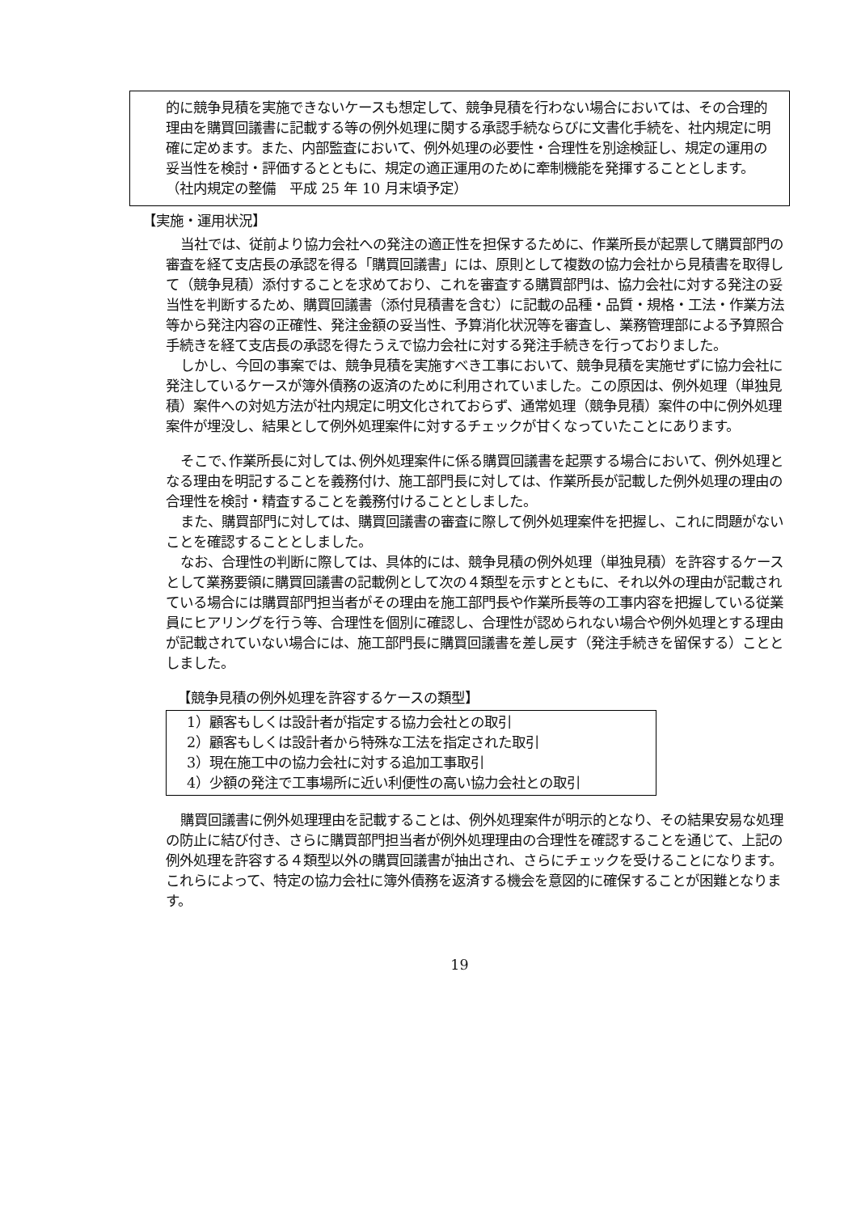的に競争見積を実施できないケースも想定して、競争見積を行わない場合においては、その合理的理由を購買回議書に記載する等の例外処理に関する承認手続ならびに文書化手続を、社内規定に明確に定めます。また、内部監査において、例外処理の必要性・合理性を別途検証し、規定の運用の妥当性を検討・評価するとともに、規定の適正運用のために牽制機能を発揮することとします。
（社内規定の整備　平成 25 年 10 月末頃予定）
【実施・運用状況】
当社では、従前より協力会社への発注の適正性を担保するために、作業所長が起票して購買部門の審査を経て支店長の承認を得る「購買回議書」には、原則として複数の協力会社から見積書を取得して（競争見積）添付することを求めており、これを審査する購買部門は、協力会社に対する発注の妥当性を判断するため、購買回議書（添付見積書を含む）に記載の品種・品質・規格・工法・作業方法等から発注内容の正確性、発注金額の妥当性、予算消化状況等を審査し、業務管理部による予算照合手続きを経て支店長の承認を得たうえで協力会社に対する発注手続きを行っておりました。
しかし、今回の事案では、競争見積を実施すべき工事において、競争見積を実施せずに協力会社に発注しているケースが簿外債務の返済のために利用されていました。この原因は、例外処理（単独見積）案件への対処方法が社内規定に明文化されておらず、通常処理（競争見積）案件の中に例外処理案件が埋没し、結果として例外処理案件に対するチェックが甘くなっていたことにあります。
そこで､作業所長に対しては､例外処理案件に係る購買回議書を起票する場合において、例外処理となる理由を明記することを義務付け、施工部門長に対しては、作業所長が記載した例外処理の理由の合理性を検討・精査することを義務付けることとしました。
また、購買部門に対しては、購買回議書の審査に際して例外処理案件を把握し、これに問題がないことを確認することとしました。
なお、合理性の判断に際しては、具体的には、競争見積の例外処理（単独見積）を許容するケースとして業務要領に購買回議書の記載例として次の４類型を示すとともに、それ以外の理由が記載されている場合には購買部門担当者がその理由を施工部門長や作業所長等の工事内容を把握している従業員にヒアリングを行う等、合理性を個別に確認し、合理性が認められない場合や例外処理とする理由が記載されていない場合には、施工部門長に購買回議書を差し戻す（発注手続きを留保する）こととしました。
【競争見積の例外処理を許容するケースの類型】
1）顧客もしくは設計者が指定する協力会社との取引
2）顧客もしくは設計者から特殊な工法を指定された取引
3）現在施工中の協力会社に対する追加工事取引
4）少額の発注で工事場所に近い利便性の高い協力会社との取引
購買回議書に例外処理理由を記載することは、例外処理案件が明示的となり、その結果安易な処理の防止に結び付き、さらに購買部門担当者が例外処理理由の合理性を確認することを通じて、上記の例外処理を許容する４類型以外の購買回議書が抽出され、さらにチェックを受けることになります。これらによって、特定の協力会社に簿外債務を返済する機会を意図的に確保することが困難となります。
19